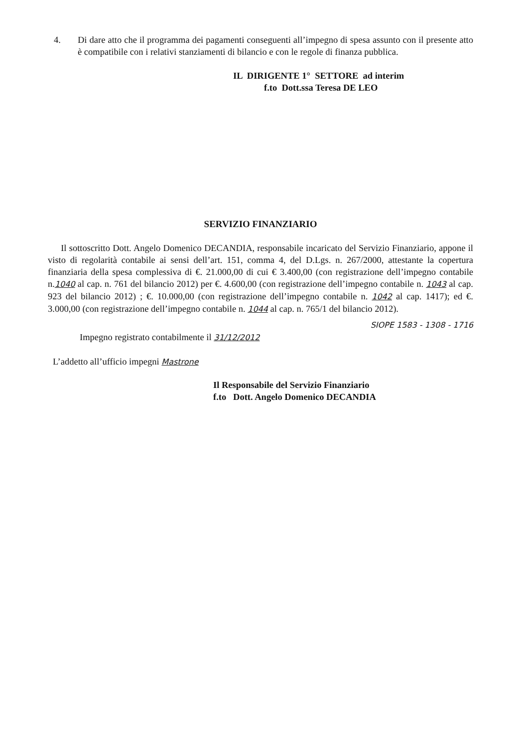4. Di dare atto che il programma dei pagamenti conseguenti all’impegno di spesa assunto con il presente atto è compatibile con i relativi stanziamenti di bilancio e con le regole di finanza pubblica.
IL DIRIGENTE 1° SETTORE ad interim
f.to Dott.ssa Teresa DE LEO
SERVIZIO FINANZIARIO
Il sottoscritto Dott. Angelo Domenico DECANDIA, responsabile incaricato del Servizio Finanziario, appone il visto di regolarità contabile ai sensi dell’art. 151, comma 4, del D.Lgs. n. 267/2000, attestante la copertura finanziaria della spesa complessiva di €. 21.000,00 di cui € 3.400,00 (con registrazione dell’impegno contabile n.1040 al cap. n. 761 del bilancio 2012) per €. 4.600,00 (con registrazione dell’impegno contabile n. 1043 al cap. 923 del bilancio 2012) ; €. 10.000,00 (con registrazione dell’impegno contabile n. 1042 al cap. 1417); ed €. 3.000,00 (con registrazione dell’impegno contabile n. 1044 al cap. n. 765/1 del bilancio 2012).
SIOPE 1583 - 1308 - 1716
Impegno registrato contabilmente il 31/12/2012
L’addetto all’ufficio impegni Mastrone
Il Responsabile del Servizio Finanziario
f.to Dott. Angelo Domenico DECANDIA